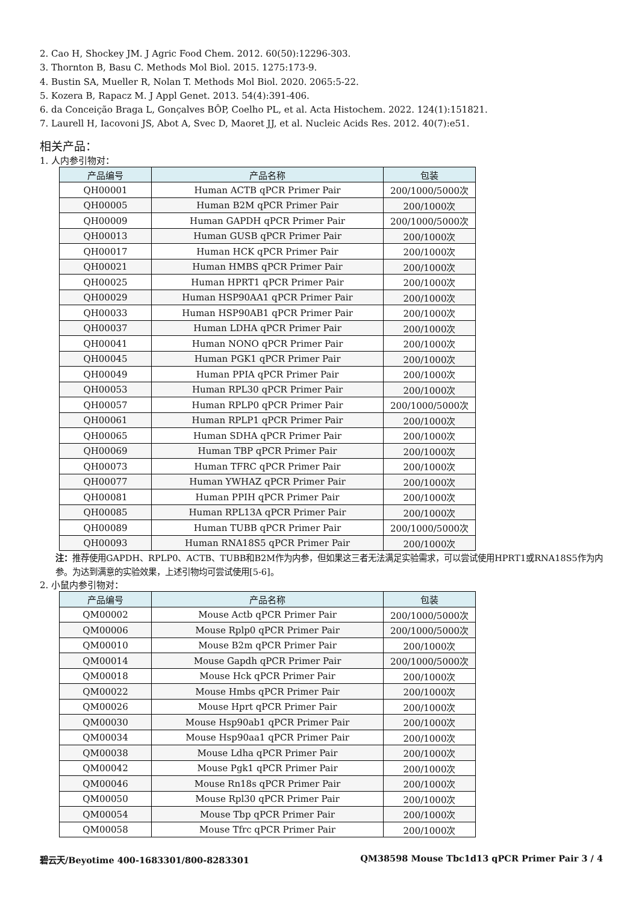2. Cao H, Shockey JM. J Agric Food Chem. 2012. 60(50):12296-303.
3. Thornton B, Basu C. Methods Mol Biol. 2015. 1275:173-9.
4. Bustin SA, Mueller R, Nolan T. Methods Mol Biol. 2020. 2065:5-22.
5. Kozera B, Rapacz M. J Appl Genet. 2013. 54(4):391-406.
6. da Conceição Braga L, Gonçalves BÔP, Coelho PL, et al. Acta Histochem. 2022. 124(1):151821.
7. Laurell H, Iacovoni JS, Abot A, Svec D, Maoret JJ, et al. Nucleic Acids Res. 2012. 40(7):e51.
相关产品：
1. 人内参引物对：
| 产品编号 | 产品名称 | 包装 |
| --- | --- | --- |
| QH00001 | Human ACTB qPCR Primer Pair | 200/1000/5000次 |
| QH00005 | Human B2M qPCR Primer Pair | 200/1000次 |
| QH00009 | Human GAPDH qPCR Primer Pair | 200/1000/5000次 |
| QH00013 | Human GUSB qPCR Primer Pair | 200/1000次 |
| QH00017 | Human HCK qPCR Primer Pair | 200/1000次 |
| QH00021 | Human HMBS qPCR Primer Pair | 200/1000次 |
| QH00025 | Human HPRT1 qPCR Primer Pair | 200/1000次 |
| QH00029 | Human HSP90AA1 qPCR Primer Pair | 200/1000次 |
| QH00033 | Human HSP90AB1 qPCR Primer Pair | 200/1000次 |
| QH00037 | Human LDHA qPCR Primer Pair | 200/1000次 |
| QH00041 | Human NONO qPCR Primer Pair | 200/1000次 |
| QH00045 | Human PGK1 qPCR Primer Pair | 200/1000次 |
| QH00049 | Human PPIA qPCR Primer Pair | 200/1000次 |
| QH00053 | Human RPL30 qPCR Primer Pair | 200/1000次 |
| QH00057 | Human RPLP0 qPCR Primer Pair | 200/1000/5000次 |
| QH00061 | Human RPLP1 qPCR Primer Pair | 200/1000次 |
| QH00065 | Human SDHA qPCR Primer Pair | 200/1000次 |
| QH00069 | Human TBP qPCR Primer Pair | 200/1000次 |
| QH00073 | Human TFRC qPCR Primer Pair | 200/1000次 |
| QH00077 | Human YWHAZ qPCR Primer Pair | 200/1000次 |
| QH00081 | Human PPIH qPCR Primer Pair | 200/1000次 |
| QH00085 | Human RPL13A qPCR Primer Pair | 200/1000次 |
| QH00089 | Human TUBB qPCR Primer Pair | 200/1000/5000次 |
| QH00093 | Human RNA18S5 qPCR Primer Pair | 200/1000次 |
注：推荐使用GAPDH、RPLP0、ACTB、TUBB和B2M作为内参，但如果这三者无法满足实验需求，可以尝试使用HPRT1或RNA18S5作为内参。为达到满意的实验效果，上述引物均可尝试使用[5-6]。
2. 小鼠内参引物对：
| 产品编号 | 产品名称 | 包装 |
| --- | --- | --- |
| QM00002 | Mouse Actb qPCR Primer Pair | 200/1000/5000次 |
| QM00006 | Mouse Rplp0 qPCR Primer Pair | 200/1000/5000次 |
| QM00010 | Mouse B2m qPCR Primer Pair | 200/1000次 |
| QM00014 | Mouse Gapdh qPCR Primer Pair | 200/1000/5000次 |
| QM00018 | Mouse Hck qPCR Primer Pair | 200/1000次 |
| QM00022 | Mouse Hmbs qPCR Primer Pair | 200/1000次 |
| QM00026 | Mouse Hprt qPCR Primer Pair | 200/1000次 |
| QM00030 | Mouse Hsp90ab1 qPCR Primer Pair | 200/1000次 |
| QM00034 | Mouse Hsp90aa1 qPCR Primer Pair | 200/1000次 |
| QM00038 | Mouse Ldha qPCR Primer Pair | 200/1000次 |
| QM00042 | Mouse Pgk1 qPCR Primer Pair | 200/1000次 |
| QM00046 | Mouse Rn18s qPCR Primer Pair | 200/1000次 |
| QM00050 | Mouse Rpl30 qPCR Primer Pair | 200/1000次 |
| QM00054 | Mouse Tbp qPCR Primer Pair | 200/1000次 |
| QM00058 | Mouse Tfrc qPCR Primer Pair | 200/1000次 |
碧云天/Beyotime 400-1683301/800-8283301 QM38598 Mouse Tbc1d13 qPCR Primer Pair 3 / 4